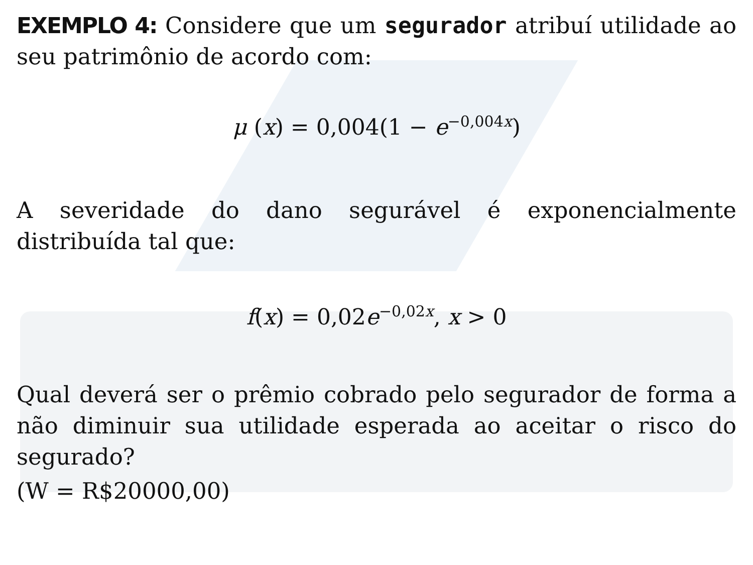EXEMPLO 4: Considere que um segurador atribuí utilidade ao seu patrimônio de acordo com:
μ (x) = 0,004(1 − e<sup>−0,004x</sup>)
A severidade do dano segurável é exponencialmente distribuída tal que:
f(x) = 0,02e<sup>−0,02x</sup>, x > 0
Qual deverá ser o prêmio cobrado pelo segurador de forma a não diminuir sua utilidade esperada ao aceitar o risco do segurado?
(W = R$20000,00)